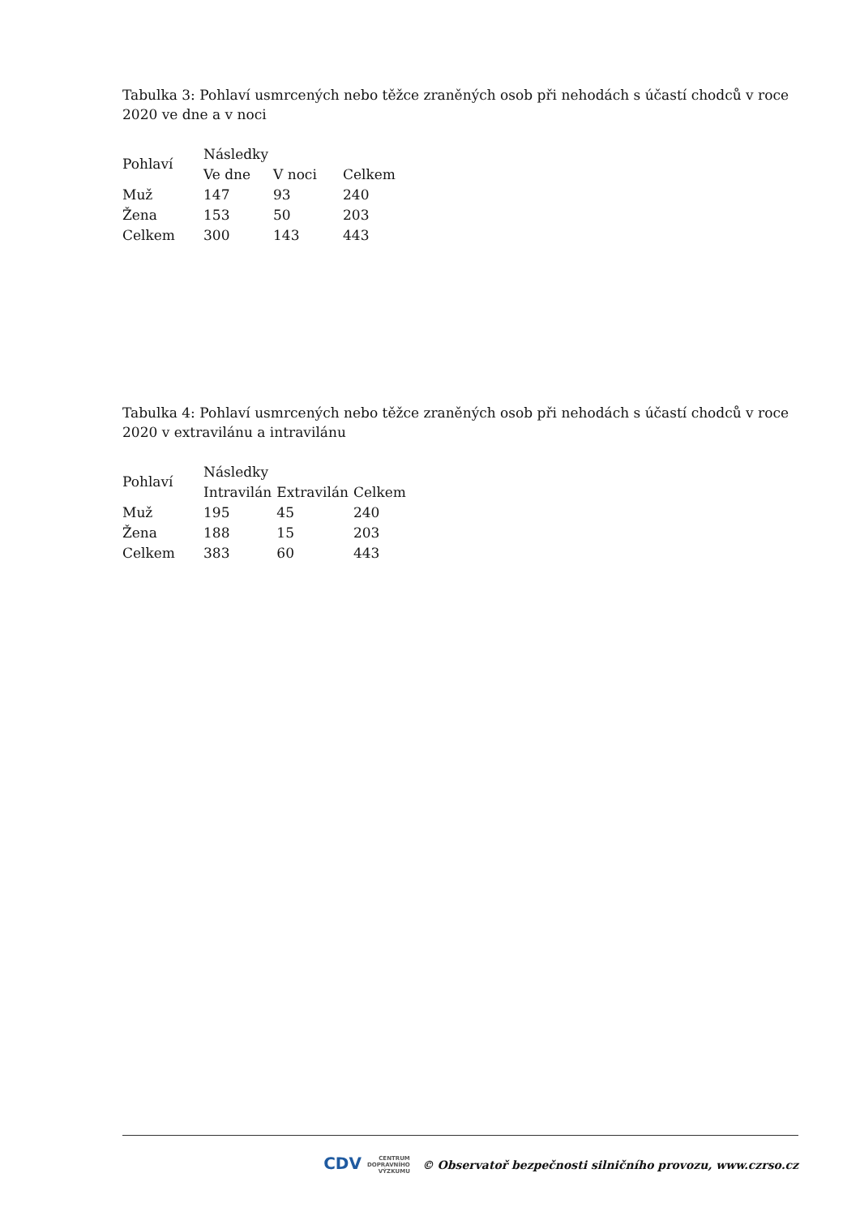Tabulka 3: Pohlaví usmrcených nebo těžce zraněných osob při nehodách s účastí chodců v roce 2020 ve dne a v noci
| Pohlaví | Následky | | |
| --- | --- | --- | --- |
| | Ve dne | V noci | Celkem |
| Muž | 147 | 93 | 240 |
| Žena | 153 | 50 | 203 |
| Celkem | 300 | 143 | 443 |
Tabulka 4: Pohlaví usmrcených nebo těžce zraněných osob při nehodách s účastí chodců v roce 2020 v extravilánu a intravilánu
| Pohlaví | Následky | | |
| --- | --- | --- | --- |
| | Intravilán | Extravilán | Celkem |
| Muž | 195 | 45 | 240 |
| Žena | 188 | 15 | 203 |
| Celkem | 383 | 60 | 443 |
CDV CENTRUM
DOPRAVNÍHO
VÝZKUMU © Observatoř bezpečnosti silničního provozu, www.czrso.cz